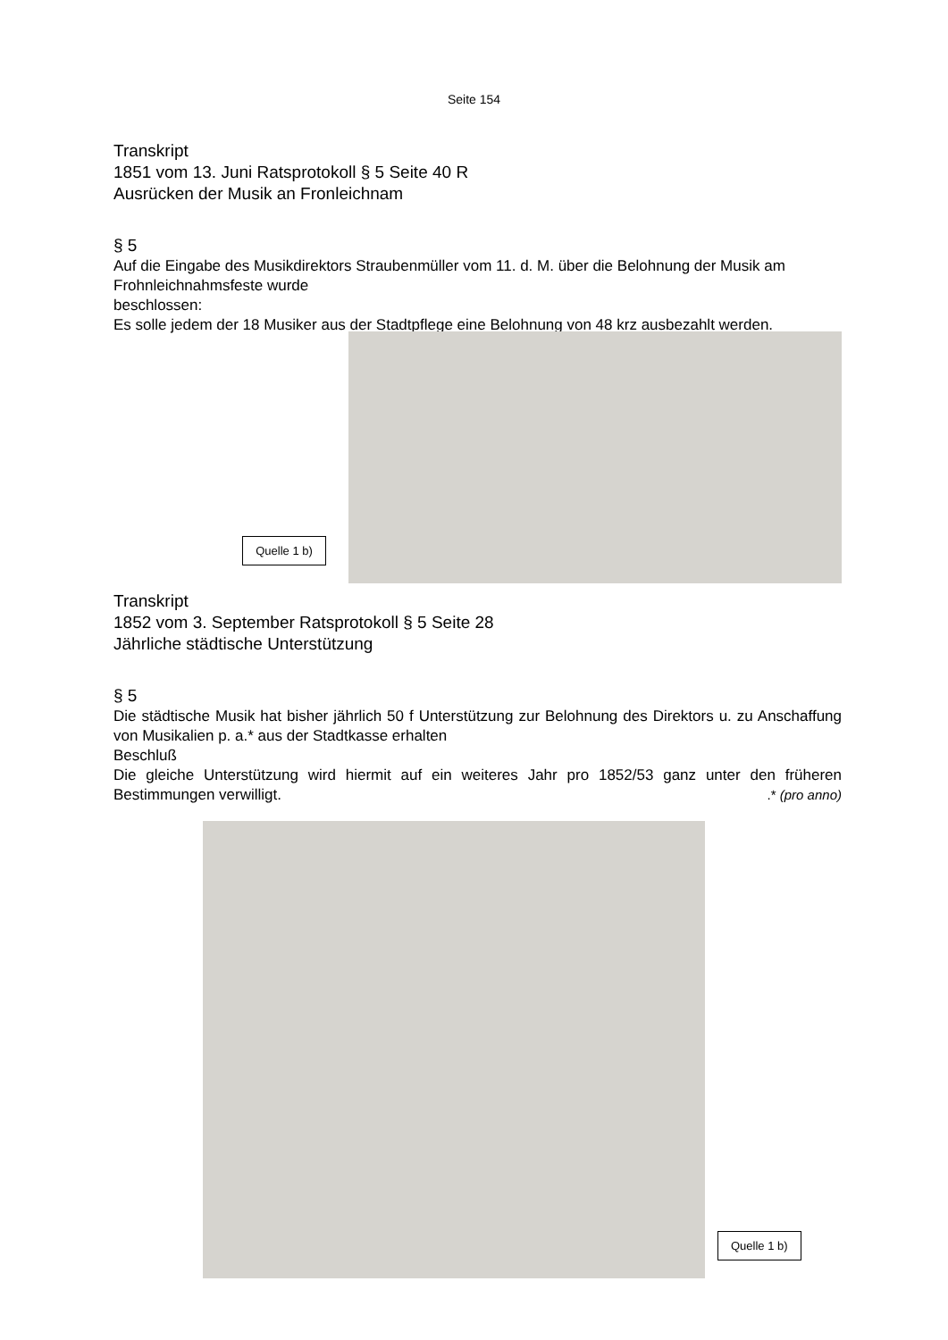Seite 154
Transkript
1851 vom 13. Juni Ratsprotokoll § 5 Seite 40 R
Ausrücken der Musik an Fronleichnam
§ 5
Auf die Eingabe des Musikdirektors Straubenmüller vom 11. d. M. über die Belohnung der Musik am Frohnleichnahmsfeste wurde
beschlossen:
Es solle jedem der 18 Musiker aus der Stadtpflege eine Belohnung von 48 krz ausbezahlt werden.
Quelle 1 b)
Transkript
1852 vom 3. September Ratsprotokoll § 5 Seite 28
Jährliche städtische Unterstützung
§ 5
Die städtische Musik hat bisher jährlich 50 f Unterstützung zur Belohnung des Direktors u. zu Anschaffung von Musikalien p. a.* aus der Stadtkasse erhalten
Beschluß
Die gleiche Unterstützung wird hiermit auf ein weiteres Jahr pro 1852/53 ganz unter den früheren Bestimmungen verwilligt. .* (pro anno)
Quelle 1 b)